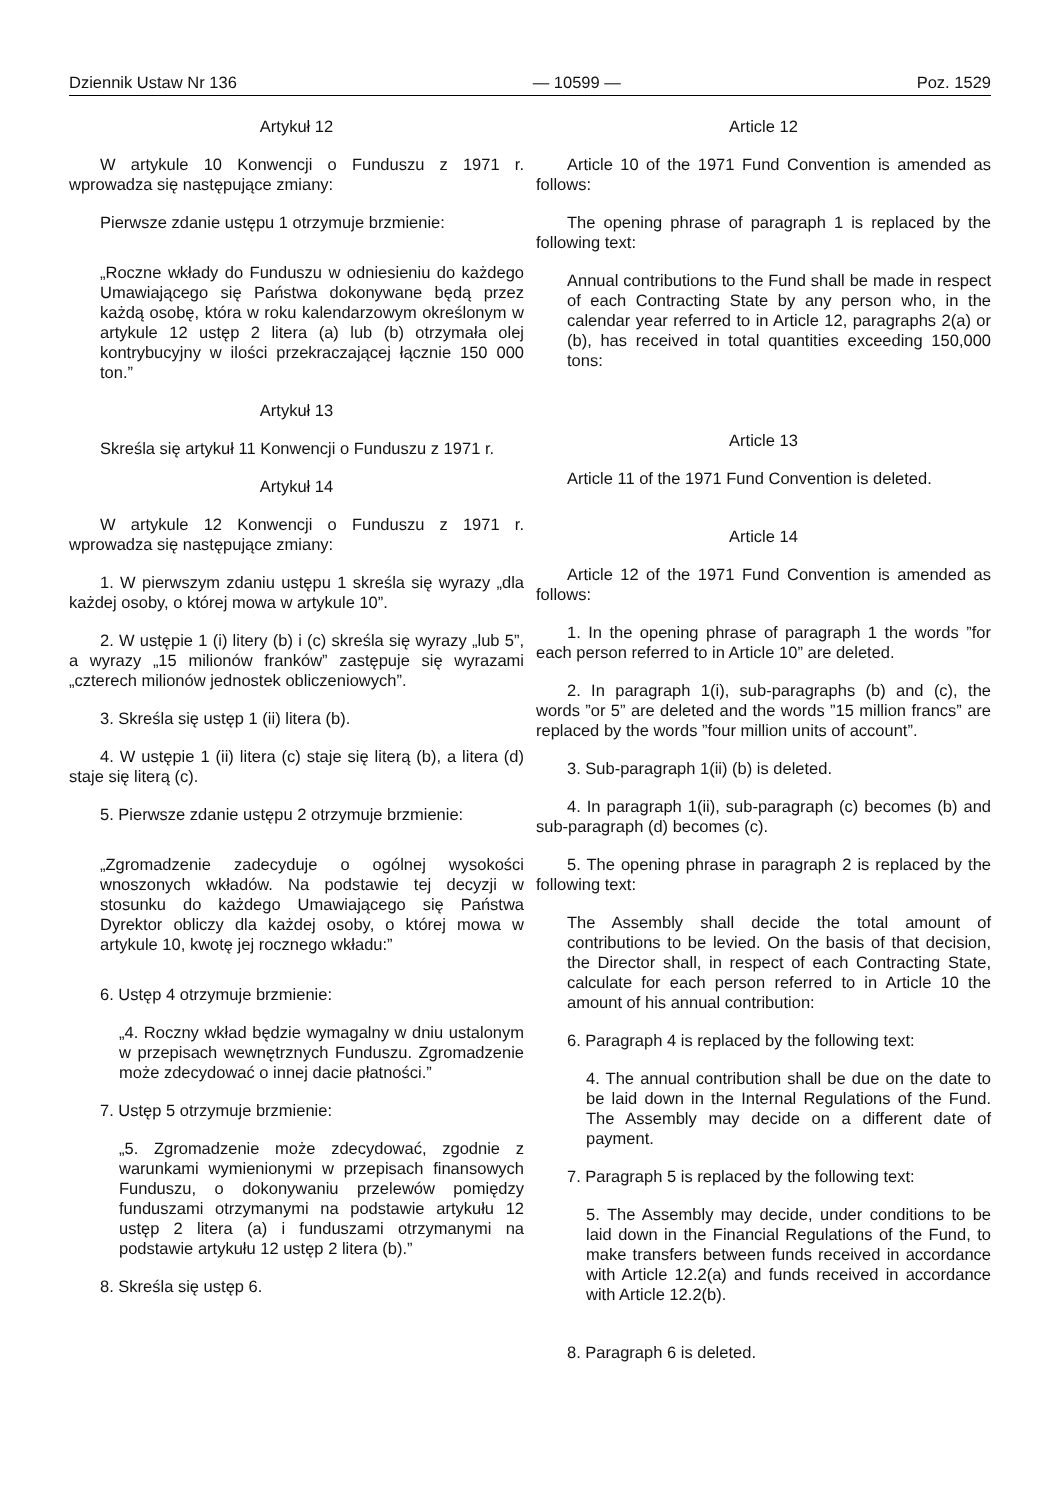Dziennik Ustaw Nr 136 — 10599 — Poz. 1529
Artykuł 12
W artykule 10 Konwencji o Funduszu z 1971 r. wprowadza się następujące zmiany:
Pierwsze zdanie ustępu 1 otrzymuje brzmienie:
„Roczne wkłady do Funduszu w odniesieniu do każdego Umawiającego się Państwa dokonywane będą przez każdą osobę, która w roku kalendarzowym określonym w artykule 12 ustęp 2 litera (a) lub (b) otrzymała olej kontrybucyjny w ilości przekraczającej łącznie 150 000 ton.”
Artykuł 13
Skreśla się artykuł 11 Konwencji o Funduszu z 1971 r.
Artykuł 14
W artykule 12 Konwencji o Funduszu z 1971 r. wprowadza się następujące zmiany:
1. W pierwszym zdaniu ustępu 1 skreśla się wyrazy „dla każdej osoby, o której mowa w artykule 10”.
2. W ustępie 1 (i) litery (b) i (c) skreśla się wyrazy „lub 5”, a wyrazy „15 milionów franków” zastępuje się wyrazami „czterech milionów jednostek obliczeniowych”.
3. Skreśla się ustęp 1 (ii) litera (b).
4. W ustępie 1 (ii) litera (c) staje się literą (b), a litera (d) staje się literą (c).
5. Pierwsze zdanie ustępu 2 otrzymuje brzmienie:
„Zgromadzenie zadecyduje o ogólnej wysokości wnoszonych wkładów. Na podstawie tej decyzji w stosunku do każdego Umawiającego się Państwa Dyrektor obliczy dla każdej osoby, o której mowa w artykule 10, kwotę jej rocznego wkładu:”
6. Ustęp 4 otrzymuje brzmienie:
„4. Roczny wkład będzie wymagalny w dniu ustalonym w przepisach wewnętrznych Funduszu. Zgromadzenie może zdecydować o innej dacie płatności.”
7. Ustęp 5 otrzymuje brzmienie:
„5. Zgromadzenie może zdecydować, zgodnie z warunkami wymienionymi w przepisach finansowych Funduszu, o dokonywaniu przelewów pomiędzy funduszami otrzymanymi na podstawie artykułu 12 ustęp 2 litera (a) i funduszami otrzymanymi na podstawie artykułu 12 ustęp 2 litera (b).”
8. Skreśla się ustęp 6.
Article 12
Article 10 of the 1971 Fund Convention is amended as follows:
The opening phrase of paragraph 1 is replaced by the following text:
Annual contributions to the Fund shall be made in respect of each Contracting State by any person who, in the calendar year referred to in Article 12, paragraphs 2(a) or (b), has received in total quantities exceeding 150,000 tons:
Article 13
Article 11 of the 1971 Fund Convention is deleted.
Article 14
Article 12 of the 1971 Fund Convention is amended as follows:
1. In the opening phrase of paragraph 1 the words ”for each person referred to in Article 10” are deleted.
2. In paragraph 1(i), sub-paragraphs (b) and (c), the words ”or 5” are deleted and the words ”15 million francs” are replaced by the words ”four million units of account”.
3. Sub-paragraph 1(ii) (b) is deleted.
4. In paragraph 1(ii), sub-paragraph (c) becomes (b) and sub-paragraph (d) becomes (c).
5. The opening phrase in paragraph 2 is replaced by the following text:
The Assembly shall decide the total amount of contributions to be levied. On the basis of that decision, the Director shall, in respect of each Contracting State, calculate for each person referred to in Article 10 the amount of his annual contribution:
6. Paragraph 4 is replaced by the following text:
4. The annual contribution shall be due on the date to be laid down in the Internal Regulations of the Fund. The Assembly may decide on a different date of payment.
7. Paragraph 5 is replaced by the following text:
5. The Assembly may decide, under conditions to be laid down in the Financial Regulations of the Fund, to make transfers between funds received in accordance with Article 12.2(a) and funds received in accordance with Article 12.2(b).
8. Paragraph 6 is deleted.